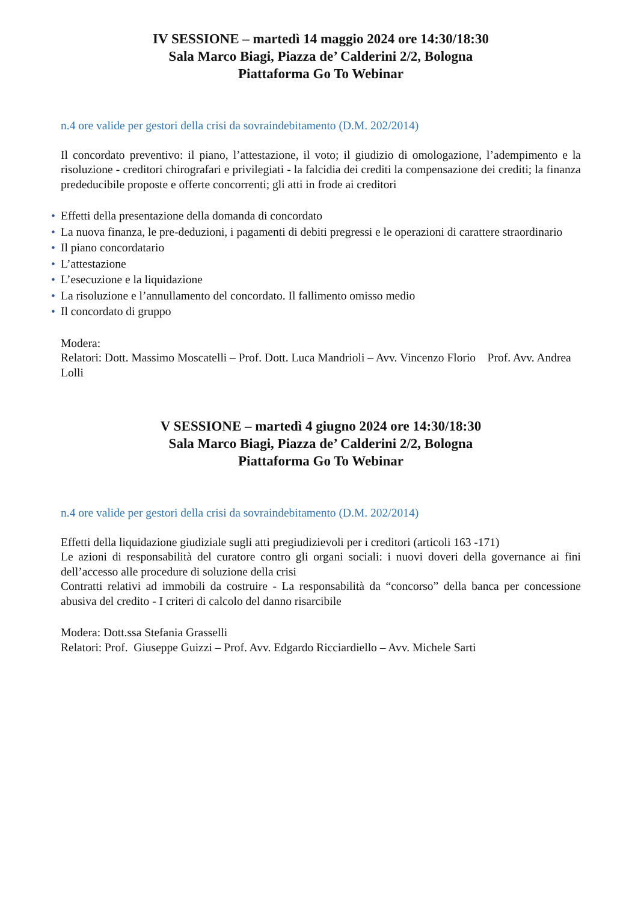IV SESSIONE – martedì 14 maggio 2024 ore 14:30/18:30
Sala Marco Biagi, Piazza de’ Calderini 2/2, Bologna
Piattaforma Go To Webinar
n.4 ore valide per gestori della crisi da sovraindebitamento (D.M. 202/2014)
Il concordato preventivo: il piano, l’attestazione, il voto; il giudizio di omologazione, l’adempimento e la risoluzione - creditori chirografari e privilegiati - la falcidia dei crediti la compensazione dei crediti; la finanza prededucibile proposte e offerte concorrenti; gli atti in frode ai creditori
• Effetti della presentazione della domanda di concordato
• La nuova finanza, le pre-deduzioni, i pagamenti di debiti pregressi e le operazioni di carattere straordinario
• Il piano concordatario
• L’attestazione
• L’esecuzione e la liquidazione
• La risoluzione e l’annullamento del concordato. Il fallimento omisso medio
• Il concordato di gruppo
Modera:
Relatori: Dott. Massimo Moscatelli – Prof. Dott. Luca Mandrioli – Avv. Vincenzo Florio Prof. Avv. Andrea Lolli
V SESSIONE – martedì 4 giugno 2024 ore 14:30/18:30
Sala Marco Biagi, Piazza de’ Calderini 2/2, Bologna
Piattaforma Go To Webinar
n.4 ore valide per gestori della crisi da sovraindebitamento (D.M. 202/2014)
Effetti della liquidazione giudiziale sugli atti pregiudizievoli per i creditori (articoli 163 -171)
Le azioni di responsabilità del curatore contro gli organi sociali: i nuovi doveri della governance ai fini dell’accesso alle procedure di soluzione della crisi
Contratti relativi ad immobili da costruire - La responsabilità da “concorso” della banca per concessione abusiva del credito - I criteri di calcolo del danno risarcibile
Modera: Dott.ssa Stefania Grasselli
Relatori: Prof. Giuseppe Guizzi – Prof. Avv. Edgardo Ricciardiello – Avv. Michele Sarti